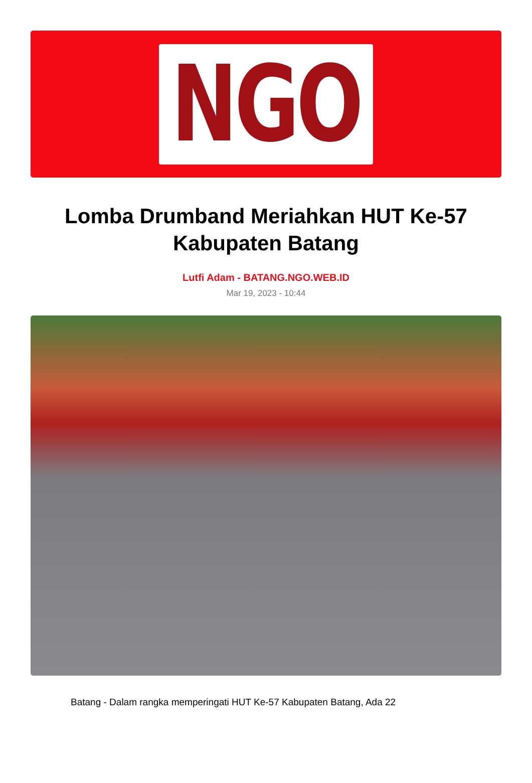NGO
Lomba Drumband Meriahkan HUT Ke-57 Kabupaten Batang
Lutfi Adam - BATANG.NGO.WEB.ID
Mar 19, 2023 - 10:44
Batang - Dalam rangka memperingati HUT Ke-57 Kabupaten Batang, Ada 22